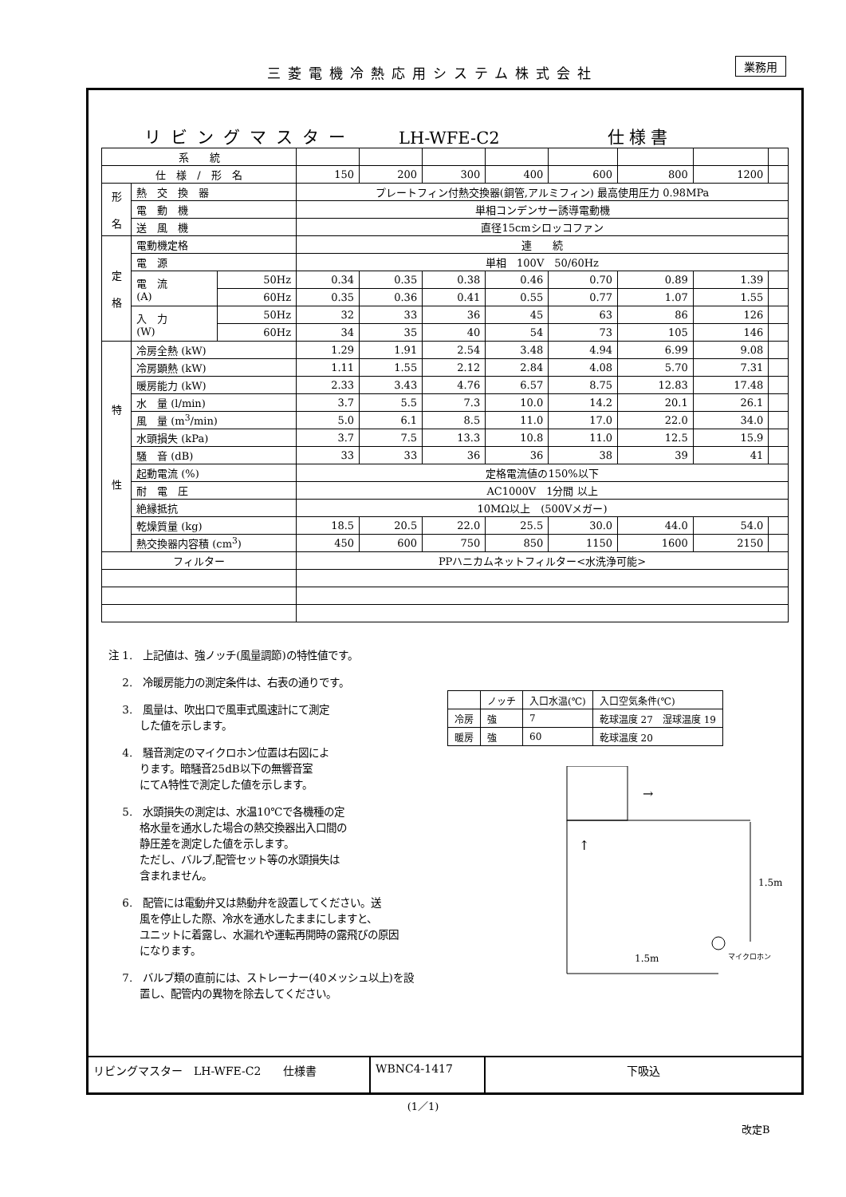三菱電機冷熱応用システム株式会社 業務用
リビングマスター LH-WFE-C2 仕様書
| 系 統 | | | | | | | | | | |
| 仕 様 / 形 名 | | | 150 | 200 | 300 | 400 | 600 | 800 | 1200 | |
| 形 名 | 熱 交 換 器 | | プレートフィン付熱交換器(銅管,アルミフィン) 最高使用圧力 0.98MPa | | | | | | | |
| | 電 動 機 | | 単相コンデンサー誘導電動機 | | | | | | | |
| | 送 風 機 | | 直径15cmシロッコファン | | | | | | | |
| 定 格 | 電動機定格 | | 連 続 | | | | | | | |
| | 電 源 | | 単相 100V 50/60Hz | | | | | | | |
| | 電 流 (A) | 50Hz | 0.34 | 0.35 | 0.38 | 0.46 | 0.70 | 0.89 | 1.39 | |
| | | 60Hz | 0.35 | 0.36 | 0.41 | 0.55 | 0.77 | 1.07 | 1.55 | |
| | 入 力 (W) | 50Hz | 32 | 33 | 36 | 45 | 63 | 86 | 126 | |
| | | 60Hz | 34 | 35 | 40 | 54 | 73 | 105 | 146 | |
| 特 性 | 冷房全熱 (kW) | | 1.29 | 1.91 | 2.54 | 3.48 | 4.94 | 6.99 | 9.08 | |
| | 冷房顕熱 (kW) | | 1.11 | 1.55 | 2.12 | 2.84 | 4.08 | 5.70 | 7.31 | |
| | 暖房能力 (kW) | | 2.33 | 3.43 | 4.76 | 6.57 | 8.75 | 12.83 | 17.48 | |
| | 水 量 (l/min) | | 3.7 | 5.5 | 7.3 | 10.0 | 14.2 | 20.1 | 26.1 | |
| | 風 量 (m<sup>3</sup>/min) | | 5.0 | 6.1 | 8.5 | 11.0 | 17.0 | 22.0 | 34.0 | |
| | 水頭損失 (kPa) | | 3.7 | 7.5 | 13.3 | 10.8 | 11.0 | 12.5 | 15.9 | |
| | 騒 音 (dB) | | 33 | 33 | 36 | 36 | 38 | 39 | 41 | |
| | 起動電流 (%) | | 定格電流値の150%以下 | | | | | | | |
| | 耐 電 圧 | | AC1000V 1分間 以上 | | | | | | | |
| | 絶縁抵抗 | | 10MΩ以上 (500Vメガー) | | | | | | | |
| | 乾燥質量 (kg) | | 18.5 | 20.5 | 22.0 | 25.5 | 30.0 | 44.0 | 54.0 | |
| | 熱交換器内容積 (cm<sup>3</sup>) | | 450 | 600 | 750 | 850 | 1150 | 1600 | 2150 | |
| フィルター | | | PPハニカムネットフィルター<水洗浄可能> | | | | | | | |
注 1.　上記値は、強ノッチ(風量調節)の特性値です。
　 2.　冷暖房能力の測定条件は、右表の通りです。
| | ノッチ | 入口水温(℃) | 入口空気条件(℃) |
| 冷房 | 強 | 7 | 乾球温度 27 湿球温度 19 |
| 暖房 | 強 | 60 | 乾球温度 20 |
　 3.　風量は、吹出口で風車式風速計にて測定
　　　した値を示します。
　 4.　騒音測定のマイクロホン位置は右図によ
　　　ります。暗騒音25dB以下の無響音室
　　　にてA特性で測定した値を示します。
　 5.　水頭損失の測定は、水温10℃で各機種の定
　　　格水量を通水した場合の熱交換器出入口間の
　　　静圧差を測定した値を示します。
　　　ただし、バルブ,配管セット等の水頭損失は
　　　含まれません。
　 6.　配管には電動弁又は熱動弁を設置してください。送
　　　風を停止した際、冷水を通水したままにしますと、
　　　ユニットに着露し、水漏れや運転再開時の露飛びの原因
　　　になります。
　 7.　バルブ類の直前には、ストレーナー(40メッシュ以上)を設
　　　置し、配管内の異物を除去してください。
→
↑
1.5m
1.5m
マイクロホン
リビングマスター　LH-WFE-C2　　仕様書 WBNC4-1417 下吸込
(1／1)
改定B